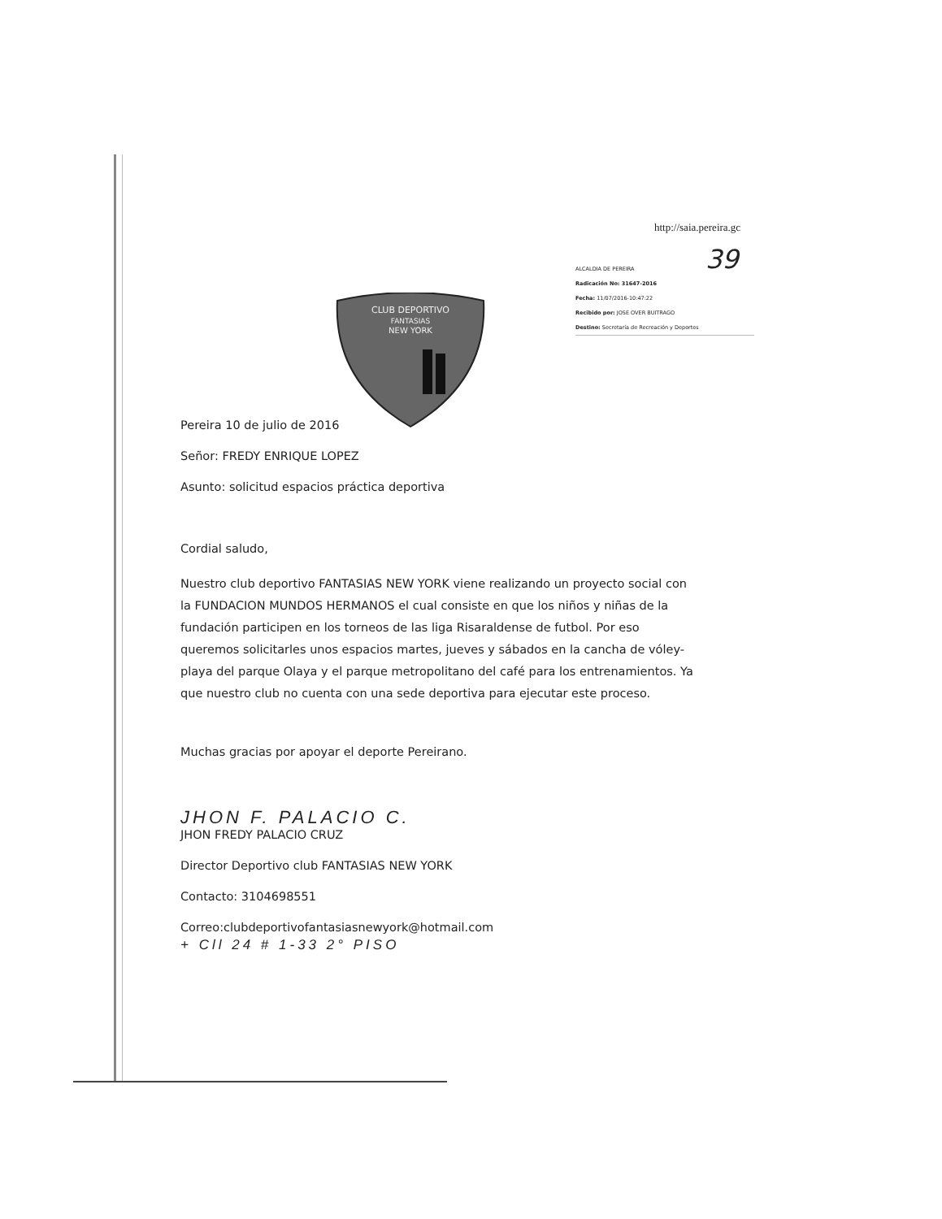http://saia.pereira.gc
39
ALCALDIA DE PEREIRA
Radicación No: 31647-2016
Fecha: 11/07/2016-10:47:22
Recibido por: JOSE OVER BUITRAGO
Destino: Secretaría de Recreación y Deportes
CLUB DEPORTIVO
FANTASIAS
NEW YORK
Pereira 10 de julio de 2016
Señor: FREDY ENRIQUE LOPEZ
Asunto: solicitud espacios práctica deportiva
Cordial saludo,
Nuestro club deportivo FANTASIAS NEW YORK viene realizando un proyecto social con la FUNDACION MUNDOS HERMANOS el cual consiste en que los niños y niñas de la fundación participen en los torneos de las liga Risaraldense de futbol. Por eso queremos solicitarles unos espacios martes, jueves y sábados en la cancha de vóley-playa del parque Olaya y el parque metropolitano del café para los entrenamientos. Ya que nuestro club no cuenta con una sede deportiva para ejecutar este proceso.
Muchas gracias por apoyar el deporte Pereirano.
JHON F. PALACIO C.
JHON FREDY PALACIO CRUZ
Director Deportivo club FANTASIAS NEW YORK
Contacto: 3104698551
Correo:clubdeportivofantasiasnewyork@hotmail.com
+ Cll 24 # 1-33 2° PISO